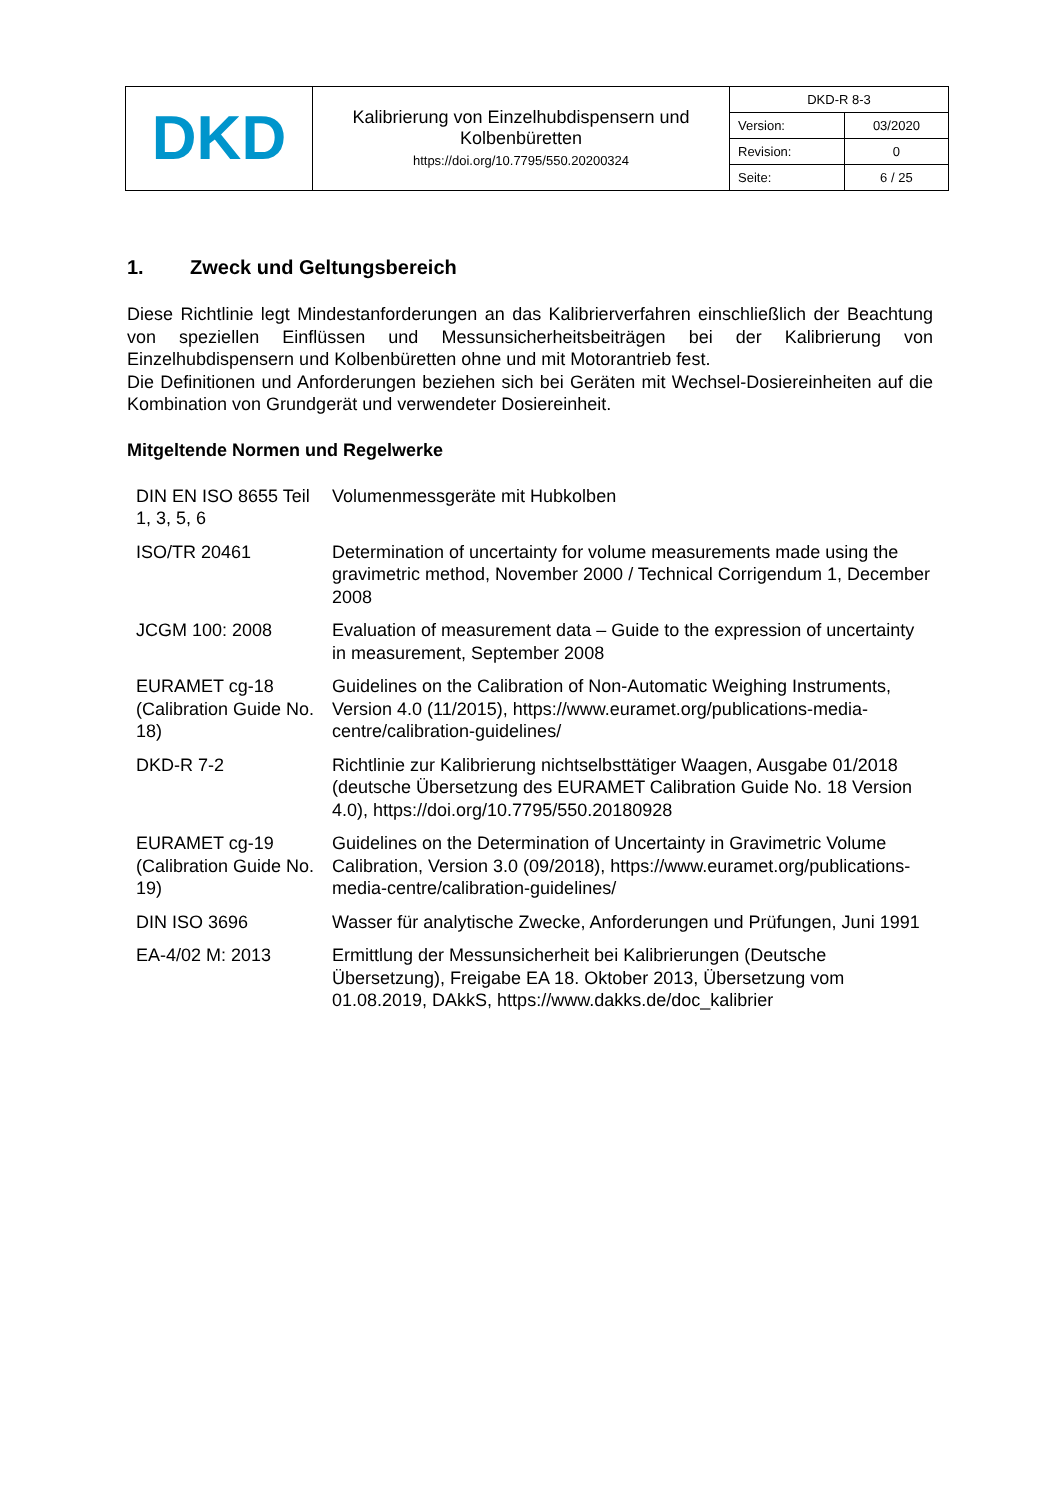| DKD | Kalibrierung von Einzelhubdispensern und Kolbenbüretten https://doi.org/10.7795/550.20200324 | DKD-R 8-3 | |
| | | Version: | 03/2020 |
| | | Revision: | 0 |
| | | Seite: | 6 / 25 |
1. Zweck und Geltungsbereich
Diese Richtlinie legt Mindestanforderungen an das Kalibrierverfahren einschließlich der Beachtung von speziellen Einflüssen und Messunsicherheitsbeiträgen bei der Kalibrierung von Einzelhubdispensern und Kolbenbüretten ohne und mit Motorantrieb fest.
Die Definitionen und Anforderungen beziehen sich bei Geräten mit Wechsel-Dosiereinheiten auf die Kombination von Grundgerät und verwendeter Dosiereinheit.
Mitgeltende Normen und Regelwerke
| DIN EN ISO 8655 Teil 1, 3, 5, 6 | Volumenmessgeräte mit Hubkolben |
| ISO/TR 20461 | Determination of uncertainty for volume measurements made using the gravimetric method, November 2000 / Technical Corrigendum 1, December 2008 |
| JCGM 100: 2008 | Evaluation of measurement data – Guide to the expression of uncertainty in measurement, September 2008 |
| EURAMET cg-18 (Calibration Guide No. 18) | Guidelines on the Calibration of Non-Automatic Weighing Instruments, Version 4.0 (11/2015), https://www.euramet.org/publications-media-centre/calibration-guidelines/ |
| DKD-R 7-2 | Richtlinie zur Kalibrierung nichtselbsttätiger Waagen, Ausgabe 01/2018 (deutsche Übersetzung des EURAMET Calibration Guide No. 18 Version 4.0), https://doi.org/10.7795/550.20180928 |
| EURAMET cg-19 (Calibration Guide No. 19) | Guidelines on the Determination of Uncertainty in Gravimetric Volume Calibration, Version 3.0 (09/2018), https://www.euramet.org/publications-media-centre/calibration-guidelines/ |
| DIN ISO 3696 | Wasser für analytische Zwecke, Anforderungen und Prüfungen, Juni 1991 |
| EA-4/02 M: 2013 | Ermittlung der Messunsicherheit bei Kalibrierungen (Deutsche Übersetzung), Freigabe EA 18. Oktober 2013, Übersetzung vom 01.08.2019, DAkkS, https://www.dakks.de/doc_kalibrier |